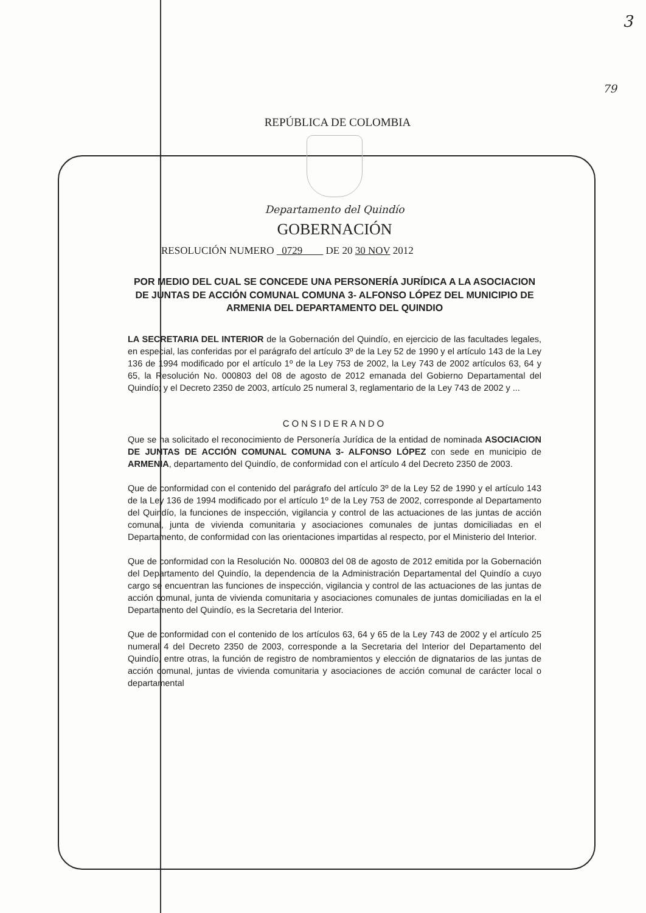3
79
REPÚBLICA DE COLOMBIA
Departamento del Quindío
GOBERNACIÓN
RESOLUCIÓN NUMERO 0729 DE 20 30 NOV 2012
POR MEDIO DEL CUAL SE CONCEDE UNA PERSONERÍA JURÍDICA A LA ASOCIACION DE JUNTAS DE ACCIÓN COMUNAL COMUNA 3- ALFONSO LÓPEZ DEL MUNICIPIO DE ARMENIA DEL DEPARTAMENTO DEL QUINDIO
LA SECRETARIA DEL INTERIOR de la Gobernación del Quindío, en ejercicio de las facultades legales, en especial, las conferidas por el parágrafo del artículo 3º de la Ley 52 de 1990 y el artículo 143 de la Ley 136 de 1994 modificado por el artículo 1º de la Ley 753 de 2002, la Ley 743 de 2002 artículos 63, 64 y 65, la Resolución No. 000803 del 08 de agosto de 2012 emanada del Gobierno Departamental del Quindío; y el Decreto 2350 de 2003, artículo 25 numeral 3, reglamentario de la Ley 743 de 2002 y ...
CONSIDERANDO
Que se ha solicitado el reconocimiento de Personería Jurídica de la entidad de nominada ASOCIACION DE JUNTAS DE ACCIÓN COMUNAL COMUNA 3- ALFONSO LÓPEZ con sede en municipio de ARMENIA, departamento del Quindío, de conformidad con el artículo 4 del Decreto 2350 de 2003.
Que de conformidad con el contenido del parágrafo del artículo 3º de la Ley 52 de 1990 y el artículo 143 de la Ley 136 de 1994 modificado por el artículo 1º de la Ley 753 de 2002, corresponde al Departamento del Quindío, la funciones de inspección, vigilancia y control de las actuaciones de las juntas de acción comunal, junta de vivienda comunitaria y asociaciones comunales de juntas domiciliadas en el Departamento, de conformidad con las orientaciones impartidas al respecto, por el Ministerio del Interior.
Que de conformidad con la Resolución No. 000803 del 08 de agosto de 2012 emitida por la Gobernación del Departamento del Quindío, la dependencia de la Administración Departamental del Quindío a cuyo cargo se encuentran las funciones de inspección, vigilancia y control de las actuaciones de las juntas de acción comunal, junta de vivienda comunitaria y asociaciones comunales de juntas domiciliadas en la el Departamento del Quindío, es la Secretaria del Interior.
Que de conformidad con el contenido de los artículos 63, 64 y 65 de la Ley 743 de 2002 y el artículo 25 numeral 4 del Decreto 2350 de 2003, corresponde a la Secretaria del Interior del Departamento del Quindío, entre otras, la función de registro de nombramientos y elección de dignatarios de las juntas de acción comunal, juntas de vivienda comunitaria y asociaciones de acción comunal de carácter local o departamental